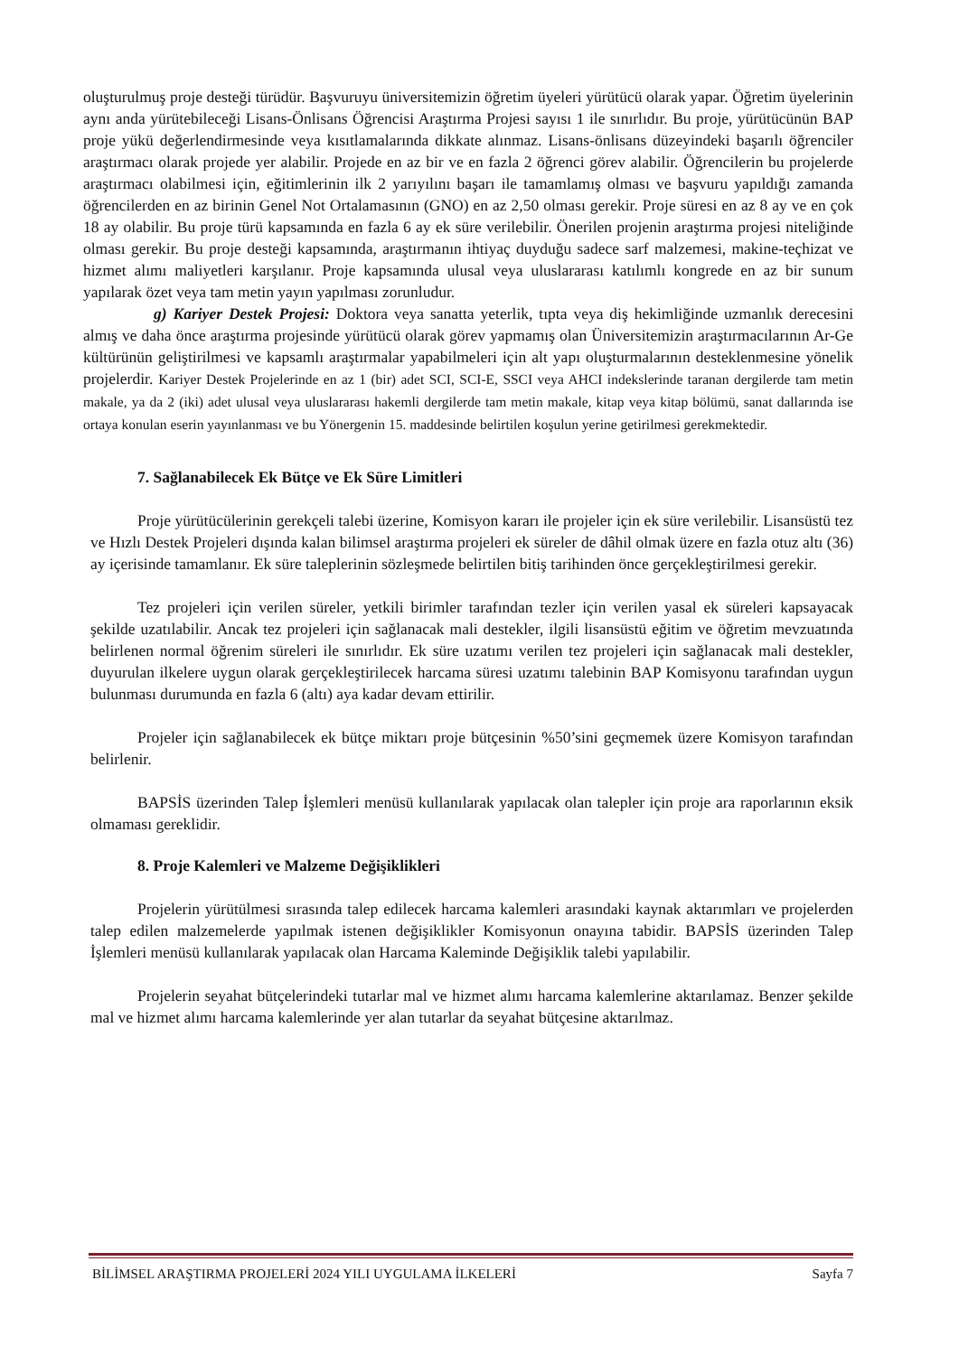oluşturulmuş proje desteği türüdür. Başvuruyu üniversitemizin öğretim üyeleri yürütücü olarak yapar. Öğretim üyelerinin aynı anda yürütebileceği Lisans-Önlisans Öğrencisi Araştırma Projesi sayısı 1 ile sınırlıdır. Bu proje, yürütücünün BAP proje yükü değerlendirmesinde veya kısıtlamalarında dikkate alınmaz. Lisans-önlisans düzeyindeki başarılı öğrenciler araştırmacı olarak projede yer alabilir. Projede en az bir ve en fazla 2 öğrenci görev alabilir. Öğrencilerin bu projelerde araştırmacı olabilmesi için, eğitimlerinin ilk 2 yarıyılını başarı ile tamamlamış olması ve başvuru yapıldığı zamanda öğrencilerden en az birinin Genel Not Ortalamasının (GNO) en az 2,50 olması gerekir. Proje süresi en az 8 ay ve en çok 18 ay olabilir. Bu proje türü kapsamında en fazla 6 ay ek süre verilebilir. Önerilen projenin araştırma projesi niteliğinde olması gerekir. Bu proje desteği kapsamında, araştırmanın ihtiyaç duyduğu sadece sarf malzemesi, makine-teçhizat ve hizmet alımı maliyetleri karşılanır. Proje kapsamında ulusal veya uluslararası katılımlı kongrede en az bir sunum yapılarak özet veya tam metin yayın yapılması zorunludur.
g) Kariyer Destek Projesi: Doktora veya sanatta yeterlik, tıpta veya diş hekimliğinde uzmanlık derecesini almış ve daha önce araştırma projesinde yürütücü olarak görev yapmamış olan Üniversitemizin araştırmacılarının Ar-Ge kültürünün geliştirilmesi ve kapsamlı araştırmalar yapabilmeleri için alt yapı oluşturmalarının desteklenmesine yönelik projelerdir. Kariyer Destek Projelerinde en az 1 (bir) adet SCI, SCI-E, SSCI veya AHCI indekslerinde taranan dergilerde tam metin makale, ya da 2 (iki) adet ulusal veya uluslararası hakemli dergilerde tam metin makale, kitap veya kitap bölümü, sanat dallarında ise ortaya konulan eserin yayınlanması ve bu Yönergenin 15. maddesinde belirtilen koşulun yerine getirilmesi gerekmektedir.
7. Sağlanabilecek Ek Bütçe ve Ek Süre Limitleri
Proje yürütücülerinin gerekçeli talebi üzerine, Komisyon kararı ile projeler için ek süre verilebilir. Lisansüstü tez ve Hızlı Destek Projeleri dışında kalan bilimsel araştırma projeleri ek süreler de dâhil olmak üzere en fazla otuz altı (36) ay içerisinde tamamlanır. Ek süre taleplerinin sözleşmede belirtilen bitiş tarihinden önce gerçekleştirilmesi gerekir.
Tez projeleri için verilen süreler, yetkili birimler tarafından tezler için verilen yasal ek süreleri kapsayacak şekilde uzatılabilir. Ancak tez projeleri için sağlanacak mali destekler, ilgili lisansüstü eğitim ve öğretim mevzuatında belirlenen normal öğrenim süreleri ile sınırlıdır. Ek süre uzatımı verilen tez projeleri için sağlanacak mali destekler, duyurulan ilkelere uygun olarak gerçekleştirilecek harcama süresi uzatımı talebinin BAP Komisyonu tarafından uygun bulunması durumunda en fazla 6 (altı) aya kadar devam ettirilir.
Projeler için sağlanabilecek ek bütçe miktarı proje bütçesinin %50’sini geçmemek üzere Komisyon tarafından belirlenir.
BAPSİS üzerinden Talep İşlemleri menüsü kullanılarak yapılacak olan talepler için proje ara raporlarının eksik olmaması gereklidir.
8. Proje Kalemleri ve Malzeme Değişiklikleri
Projelerin yürütülmesi sırasında talep edilecek harcama kalemleri arasındaki kaynak aktarımları ve projelerden talep edilen malzemelerde yapılmak istenen değişiklikler Komisyonun onayına tabidir. BAPSİS üzerinden Talep İşlemleri menüsü kullanılarak yapılacak olan Harcama Kaleminde Değişiklik talebi yapılabilir.
Projelerin seyahat bütçelerindeki tutarlar mal ve hizmet alımı harcama kalemlerine aktarılamaz. Benzer şekilde mal ve hizmet alımı harcama kalemlerinde yer alan tutarlar da seyahat bütçesine aktarılmaz.
BİLİMSEL ARAŞTIRMA PROJELERİ 2024 YILI UYGULAMA İLKELERİ Sayfa 7